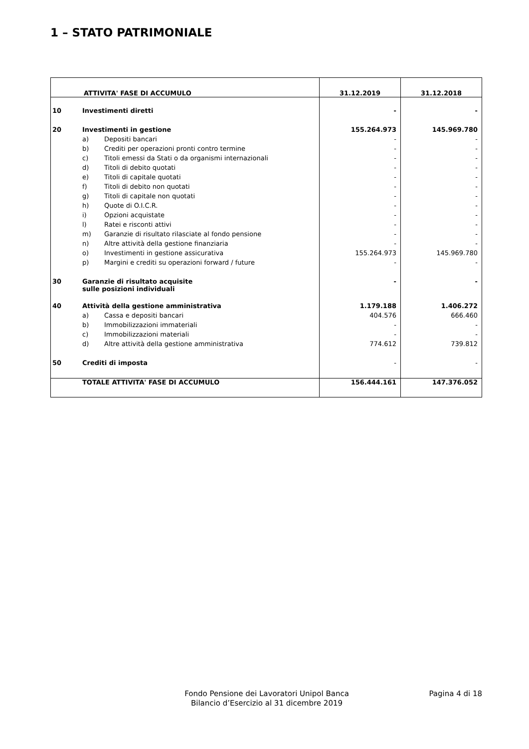1 – STATO PATRIMONIALE
| ATTIVITA' FASE DI ACCUMULO | | | 31.12.2019 | 31.12.2018 |
| --- | --- | --- | --- | --- |
| 10 | Investimenti diretti | | - | - |
| 20 | Investimenti in gestione | | 155.264.973 | 145.969.780 |
| | a) | Depositi bancari | - | - |
| | b) | Crediti per operazioni pronti contro termine | - | - |
| | c) | Titoli emessi da Stati o da organismi internazionali | - | - |
| | d) | Titoli di debito quotati | - | - |
| | e) | Titoli di capitale quotati | - | - |
| | f) | Titoli di debito non quotati | - | - |
| | g) | Titoli di capitale non quotati | - | - |
| | h) | Quote di O.I.C.R. | - | - |
| | i) | Opzioni acquistate | - | - |
| | l) | Ratei e risconti attivi | - | - |
| | m) | Garanzie di risultato rilasciate al fondo pensione | - | - |
| | n) | Altre attività della gestione finanziaria | - | - |
| | o) | Investimenti in gestione assicurativa | 155.264.973 | 145.969.780 |
| | p) | Margini e crediti su operazioni forward / future | - | - |
| 30 | Garanzie di risultato acquisite sulle posizioni individuali | | - | - |
| 40 | Attività della gestione amministrativa | | 1.179.188 | 1.406.272 |
| | a) | Cassa e depositi bancari | 404.576 | 666.460 |
| | b) | Immobilizzazioni immateriali | - | - |
| | c) | Immobilizzazioni materiali | - | - |
| | d) | Altre attività della gestione amministrativa | 774.612 | 739.812 |
| 50 | Crediti di imposta | | - | - |
| | TOTALE ATTIVITA' FASE DI ACCUMULO | | 156.444.161 | 147.376.052 |
Fondo Pensione dei Lavoratori Unipol Banca
Bilancio d’Esercizio al 31 dicembre 2019
Pagina 4 di 18